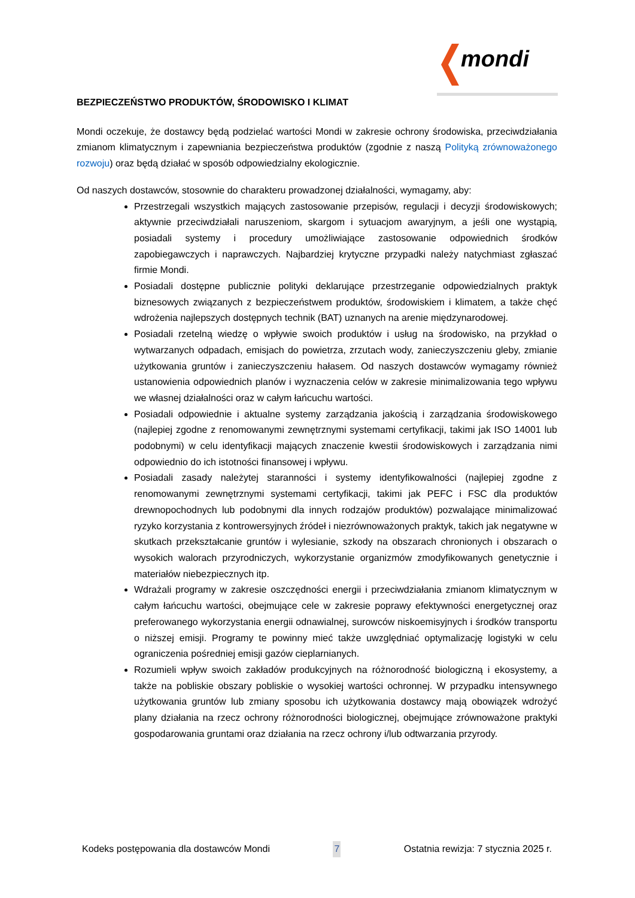mondi
BEZPIECZEŃSTWO PRODUKTÓW, ŚRODOWISKO I KLIMAT
Mondi oczekuje, że dostawcy będą podzielać wartości Mondi w zakresie ochrony środowiska, przeciwdziałania zmianom klimatycznym i zapewniania bezpieczeństwa produktów (zgodnie z naszą Polityką zrównoważonego rozwoju) oraz będą działać w sposób odpowiedzialny ekologicznie.
Od naszych dostawców, stosownie do charakteru prowadzonej działalności, wymagamy, aby:
Przestrzegali wszystkich mających zastosowanie przepisów, regulacji i decyzji środowiskowych; aktywnie przeciwdziałali naruszeniom, skargom i sytuacjom awaryjnym, a jeśli one wystąpią, posiadali systemy i procedury umożliwiające zastosowanie odpowiednich środków zapobiegawczych i naprawczych. Najbardziej krytyczne przypadki należy natychmiast zgłaszać firmie Mondi.
Posiadali dostępne publicznie polityki deklarujące przestrzeganie odpowiedzialnych praktyk biznesowych związanych z bezpieczeństwem produktów, środowiskiem i klimatem, a także chęć wdrożenia najlepszych dostępnych technik (BAT) uznanych na arenie międzynarodowej.
Posiadali rzetelną wiedzę o wpływie swoich produktów i usług na środowisko, na przykład o wytwarzanych odpadach, emisjach do powietrza, zrzutach wody, zanieczyszczeniu gleby, zmianie użytkowania gruntów i zanieczyszczeniu hałasem. Od naszych dostawców wymagamy również ustanowienia odpowiednich planów i wyznaczenia celów w zakresie minimalizowania tego wpływu we własnej działalności oraz w całym łańcuchu wartości.
Posiadali odpowiednie i aktualne systemy zarządzania jakością i zarządzania środowiskowego (najlepiej zgodne z renomowanymi zewnętrznymi systemami certyfikacji, takimi jak ISO 14001 lub podobnymi) w celu identyfikacji mających znaczenie kwestii środowiskowych i zarządzania nimi odpowiednio do ich istotności finansowej i wpływu.
Posiadali zasady należytej staranności i systemy identyfikowalności (najlepiej zgodne z renomowanymi zewnętrznymi systemami certyfikacji, takimi jak PEFC i FSC dla produktów drewnopochodnych lub podobnymi dla innych rodzajów produktów) pozwalające minimalizować ryzyko korzystania z kontrowersyjnych źródeł i niezrównoważonych praktyk, takich jak negatywne w skutkach przekształcanie gruntów i wylesianie, szkody na obszarach chronionych i obszarach o wysokich walorach przyrodniczych, wykorzystanie organizmów zmodyfikowanych genetycznie i materiałów niebezpiecznych itp.
Wdrażali programy w zakresie oszczędności energii i przeciwdziałania zmianom klimatycznym w całym łańcuchu wartości, obejmujące cele w zakresie poprawy efektywności energetycznej oraz preferowanego wykorzystania energii odnawialnej, surowców niskoemisyjnych i środków transportu o niższej emisji. Programy te powinny mieć także uwzględniać optymalizację logistyki w celu ograniczenia pośredniej emisji gazów cieplarnianych.
Rozumieli wpływ swoich zakładów produkcyjnych na różnorodność biologiczną i ekosystemy, a także na pobliskie obszary pobliskie o wysokiej wartości ochronnej. W przypadku intensywnego użytkowania gruntów lub zmiany sposobu ich użytkowania dostawcy mają obowiązek wdrożyć plany działania na rzecz ochrony różnorodności biologicznej, obejmujące zrównoważone praktyki gospodarowania gruntami oraz działania na rzecz ochrony i/lub odtwarzania przyrody.
Kodeks postępowania dla dostawców Mondi 7 Ostatnia rewizja: 7 stycznia 2025 r.